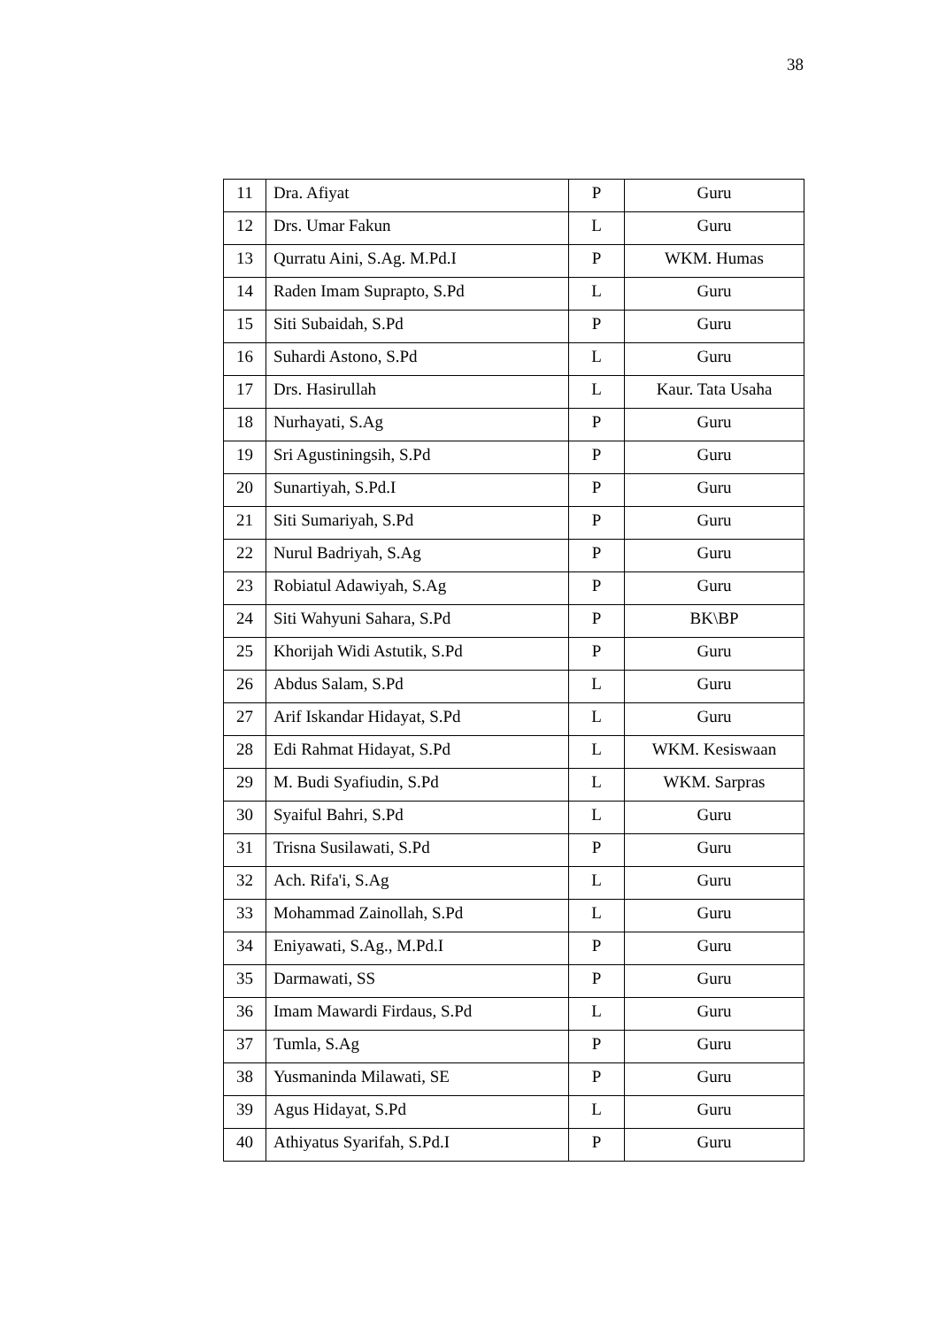38
| 11 | Dra. Afiyat | P | Guru |
| 12 | Drs. Umar Fakun | L | Guru |
| 13 | Qurratu Aini, S.Ag. M.Pd.I | P | WKM. Humas |
| 14 | Raden Imam Suprapto, S.Pd | L | Guru |
| 15 | Siti Subaidah, S.Pd | P | Guru |
| 16 | Suhardi Astono, S.Pd | L | Guru |
| 17 | Drs. Hasirullah | L | Kaur. Tata Usaha |
| 18 | Nurhayati, S.Ag | P | Guru |
| 19 | Sri Agustiningsih, S.Pd | P | Guru |
| 20 | Sunartiyah, S.Pd.I | P | Guru |
| 21 | Siti Sumariyah, S.Pd | P | Guru |
| 22 | Nurul Badriyah, S.Ag | P | Guru |
| 23 | Robiatul Adawiyah, S.Ag | P | Guru |
| 24 | Siti Wahyuni Sahara, S.Pd | P | BK\BP |
| 25 | Khorijah Widi Astutik, S.Pd | P | Guru |
| 26 | Abdus Salam, S.Pd | L | Guru |
| 27 | Arif Iskandar Hidayat, S.Pd | L | Guru |
| 28 | Edi Rahmat Hidayat, S.Pd | L | WKM. Kesiswaan |
| 29 | M. Budi Syafiudin, S.Pd | L | WKM. Sarpras |
| 30 | Syaiful Bahri, S.Pd | L | Guru |
| 31 | Trisna Susilawati, S.Pd | P | Guru |
| 32 | Ach. Rifa'i, S.Ag | L | Guru |
| 33 | Mohammad Zainollah, S.Pd | L | Guru |
| 34 | Eniyawati, S.Ag., M.Pd.I | P | Guru |
| 35 | Darmawati, SS | P | Guru |
| 36 | Imam Mawardi Firdaus, S.Pd | L | Guru |
| 37 | Tumla, S.Ag | P | Guru |
| 38 | Yusmaninda Milawati, SE | P | Guru |
| 39 | Agus Hidayat, S.Pd | L | Guru |
| 40 | Athiyatus Syarifah, S.Pd.I | P | Guru |